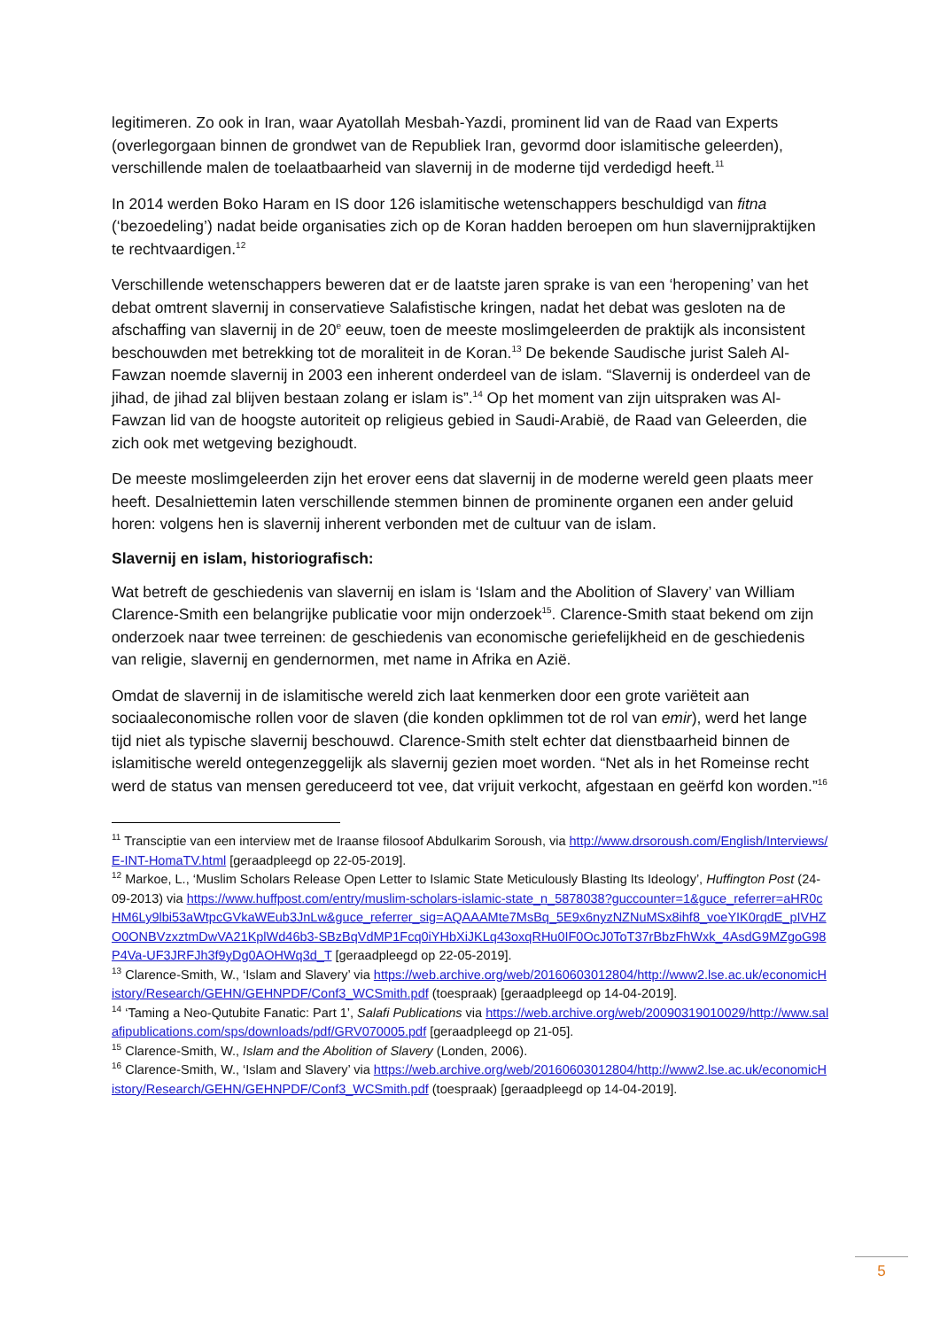legitimeren. Zo ook in Iran, waar Ayatollah Mesbah-Yazdi, prominent lid van de Raad van Experts (overlegorgaan binnen de grondwet van de Republiek Iran, gevormd door islamitische geleerden), verschillende malen de toelaatbaarheid van slavernij in de moderne tijd verdedigd heeft.<sup>11</sup>
In 2014 werden Boko Haram en IS door 126 islamitische wetenschappers beschuldigd van fitna (‘bezoedeling’) nadat beide organisaties zich op de Koran hadden beroepen om hun slavernijpraktijken te rechtvaardigen.<sup>12</sup>
Verschillende wetenschappers beweren dat er de laatste jaren sprake is van een ‘heropening’ van het debat omtrent slavernij in conservatieve Salafistische kringen, nadat het debat was gesloten na de afschaffing van slavernij in de 20<sup>e</sup> eeuw, toen de meeste moslimgeleerden de praktijk als inconsistent beschouwden met betrekking tot de moraliteit in de Koran.<sup>13</sup> De bekende Saudische jurist Saleh Al-Fawzan noemde slavernij in 2003 een inherent onderdeel van de islam. “Slavernij is onderdeel van de jihad, de jihad zal blijven bestaan zolang er islam is”.<sup>14</sup> Op het moment van zijn uitspraken was Al-Fawzan lid van de hoogste autoriteit op religieus gebied in Saudi-Arabië, de Raad van Geleerden, die zich ook met wetgeving bezighoudt.
De meeste moslimgeleerden zijn het erover eens dat slavernij in de moderne wereld geen plaats meer heeft. Desalniettemin laten verschillende stemmen binnen de prominente organen een ander geluid horen: volgens hen is slavernij inherent verbonden met de cultuur van de islam.
Slavernij en islam, historiografisch:
Wat betreft de geschiedenis van slavernij en islam is ‘Islam and the Abolition of Slavery’ van William Clarence-Smith een belangrijke publicatie voor mijn onderzoek<sup>15</sup>. Clarence-Smith staat bekend om zijn onderzoek naar twee terreinen: de geschiedenis van economische geriefelijkheid en de geschiedenis van religie, slavernij en gendernormen, met name in Afrika en Azië.
Omdat de slavernij in de islamitische wereld zich laat kenmerken door een grote variëteit aan sociaaleconomische rollen voor de slaven (die konden opklimmen tot de rol van emir), werd het lange tijd niet als typische slavernij beschouwd. Clarence-Smith stelt echter dat dienstbaarheid binnen de islamitische wereld ontegenzeggelijk als slavernij gezien moet worden. “Net als in het Romeinse recht werd de status van mensen gereduceerd tot vee, dat vrijuit verkocht, afgestaan en geërfd kon worden.”<sup>16</sup>
<sup>11</sup> Transciptie van een interview met de Iraanse filosoof Abdulkarim Soroush, via http://www.drsoroush.com/English/Interviews/E-INT-HomaTV.html [geraadpleegd op 22-05-2019].
<sup>12</sup> Markoe, L., ‘Muslim Scholars Release Open Letter to Islamic State Meticulously Blasting Its Ideology’, Huffington Post (24-09-2013) via https://www.huffpost.com/entry/muslim-scholars-islamic-state_n_5878038?guccounter=1&guce_referrer=aHR0cHM6Ly9lbi53aWtpcGVkaWEub3JnLw&guce_referrer_sig=AQAAAMte7MsBq_5E9x6nyzNZNuMSx8ihf8_voeYIK0rqdE_pIVHZO0ONBVzxztmDwVA21KplWd46b3-SBzBqVdMP1Fcq0iYHbXiJKLq43oxqRHu0IF0OcJ0ToT37rBbzFhWxk_4AsdG9MZgoG98P4Va-UF3JRFJh3f9yDg0AOHWq3d_T [geraadpleegd op 22-05-2019].
<sup>13</sup> Clarence-Smith, W., ‘Islam and Slavery’ via https://web.archive.org/web/20160603012804/http://www2.lse.ac.uk/economicHistory/Research/GEHN/GEHNPDF/Conf3_WCSmith.pdf (toespraak) [geraadpleegd op 14-04-2019].
<sup>14</sup> ‘Taming a Neo-Qutubite Fanatic: Part 1’, Salafi Publications via https://web.archive.org/web/20090319010029/http://www.salafipublications.com/sps/downloads/pdf/GRV070005.pdf [geraadpleegd op 21-05].
<sup>15</sup> Clarence-Smith, W., Islam and the Abolition of Slavery (Londen, 2006).
<sup>16</sup> Clarence-Smith, W., ‘Islam and Slavery’ via https://web.archive.org/web/20160603012804/http://www2.lse.ac.uk/economicHistory/Research/GEHN/GEHNPDF/Conf3_WCSmith.pdf (toespraak) [geraadpleegd op 14-04-2019].
5